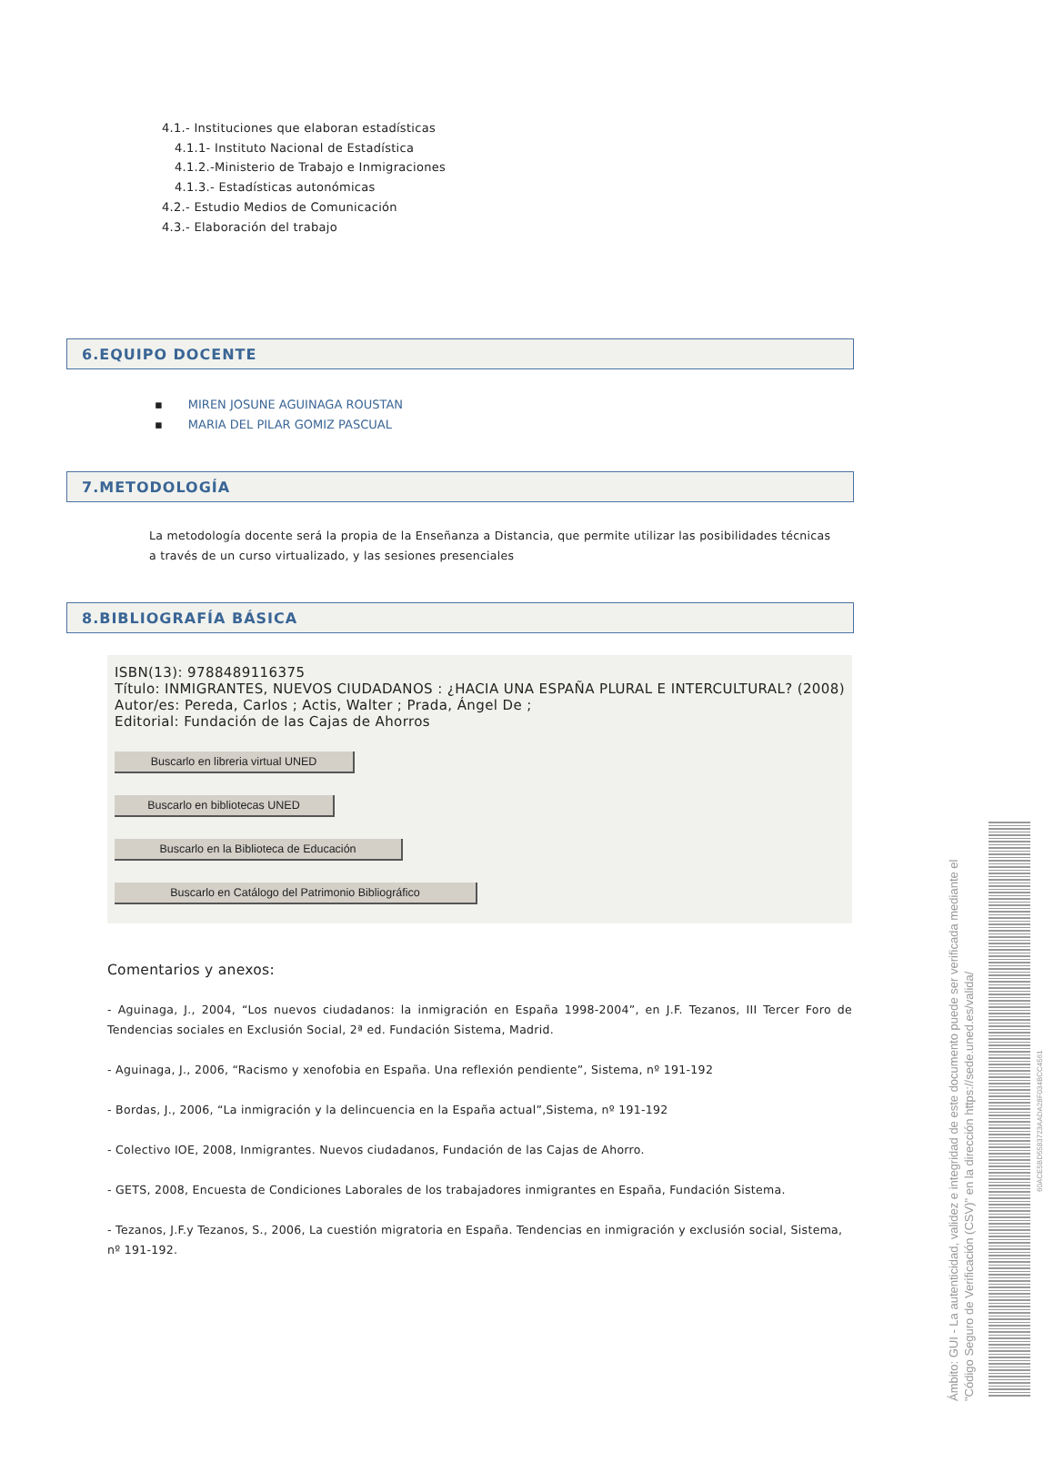4.1.- Instituciones que elaboran estadísticas
4.1.1- Instituto Nacional de Estadística
4.1.2.-Ministerio de Trabajo e Inmigraciones
4.1.3.- Estadísticas autonómicas
4.2.- Estudio Medios de Comunicación
4.3.- Elaboración del trabajo
6.EQUIPO DOCENTE
▪ MIREN JOSUNE AGUINAGA ROUSTAN
▪ MARIA DEL PILAR GOMIZ PASCUAL
7.METODOLOGÍA
La metodología docente será la propia de la Enseñanza a Distancia, que permite utilizar las posibilidades técnicas a través de un curso virtualizado, y las sesiones presenciales
8.BIBLIOGRAFÍA BÁSICA
ISBN(13): 9788489116375
Título: INMIGRANTES, NUEVOS CIUDADANOS : ¿HACIA UNA ESPAÑA PLURAL E INTERCULTURAL? (2008)
Autor/es: Pereda, Carlos ; Actis, Walter ; Prada, Ángel De ;
Editorial: Fundación de las Cajas de Ahorros
Buscarlo en libreria virtual UNED
Buscarlo en bibliotecas UNED
Buscarlo en la Biblioteca de Educación
Buscarlo en Catálogo del Patrimonio Bibliográfico
Comentarios y anexos:
- Aguinaga, J., 2004, “Los nuevos ciudadanos: la inmigración en España 1998-2004”, en J.F. Tezanos, III Tercer Foro de Tendencias sociales en Exclusión Social, 2ª ed. Fundación Sistema, Madrid.
- Aguinaga, J., 2006, “Racismo y xenofobia en España. Una reflexión pendiente”, Sistema, nº 191-192
- Bordas, J., 2006, “La inmigración y la delincuencia en la España actual”,Sistema, nº 191-192
- Colectivo IOE, 2008, Inmigrantes. Nuevos ciudadanos, Fundación de las Cajas de Ahorro.
- GETS, 2008, Encuesta de Condiciones Laborales de los trabajadores inmigrantes en España, Fundación Sistema.
- Tezanos, J.F.y Tezanos, S., 2006, La cuestión migratoria en España. Tendencias en inmigración y exclusión social, Sistema, nº 191-192.
Ámbito: GUI - La autenticidad, validez e integridad de este documento puede ser verificada mediante el "Código Seguro de Verificación (CSV)" en la dirección https://sede.uned.es/valida/
60ACE5BD5583723AADA28F034BCC4561